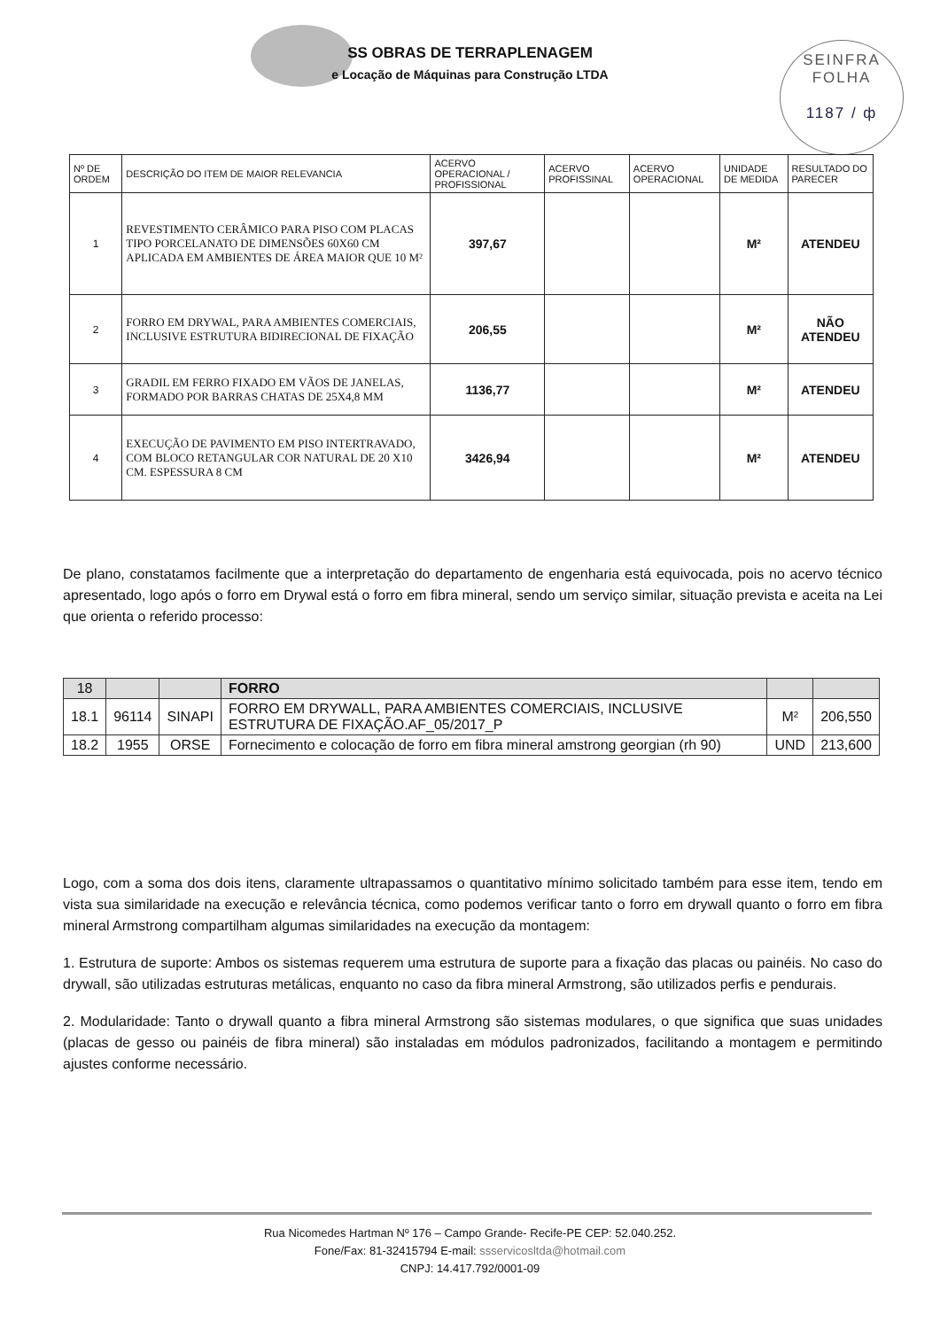SS OBRAS DE TERRAPLENAGEM
e Locação de Máquinas para Construção LTDA
SEINFRA
FOLHA
1187 / ф
| Nº DE ORDEM | DESCRIÇÃO DO ITEM DE MAIOR RELEVANCIA | ACERVO OPERACIONAL / PROFISSIONAL | ACERVO PROFISSINAL | ACERVO OPERACIONAL | UNIDADE DE MEDIDA | RESULTADO DO PARECER |
| --- | --- | --- | --- | --- | --- | --- |
| 1 | REVESTIMENTO CERÂMICO PARA PISO COM PLACAS TIPO PORCELANATO DE DIMENSÕES 60X60 CM APLICADA EM AMBIENTES DE ÁREA MAIOR QUE 10 M² | 397,67 | | | M² | ATENDEU |
| 2 | FORRO EM DRYWAL, PARA AMBIENTES COMERCIAIS, INCLUSIVE ESTRUTURA BIDIRECIONAL DE FIXAÇÃO | 206,55 | | | M² | NÃO ATENDEU |
| 3 | GRADIL EM FERRO FIXADO EM VÃOS DE JANELAS, FORMADO POR BARRAS CHATAS DE 25X4,8 MM | 1136,77 | | | M² | ATENDEU |
| 4 | EXECUÇÃO DE PAVIMENTO EM PISO INTERTRAVADO, COM BLOCO RETANGULAR COR NATURAL DE 20 X10 CM. ESPESSURA 8 CM | 3426,94 | | | M² | ATENDEU |
De plano, constatamos facilmente que a interpretação do departamento de engenharia está equivocada, pois no acervo técnico apresentado, logo após o forro em Drywal está o forro em fibra mineral, sendo um serviço similar, situação prevista e aceita na Lei que orienta o referido processo:
| 18 | | | FORRO | | |
| 18.1 | 96114 | SINAPI | FORRO EM DRYWALL, PARA AMBIENTES COMERCIAIS, INCLUSIVE ESTRUTURA DE FIXAÇÃO.AF_05/2017_P | M² | 206,550 |
| 18.2 | 1955 | ORSE | Fornecimento e colocação de forro em fibra mineral amstrong georgian (rh 90) | UND | 213,600 |
Logo, com a soma dos dois itens, claramente ultrapassamos o quantitativo mínimo solicitado também para esse item, tendo em vista sua similaridade na execução e relevância técnica, como podemos verificar tanto o forro em drywall quanto o forro em fibra mineral Armstrong compartilham algumas similaridades na execução da montagem:
1. Estrutura de suporte: Ambos os sistemas requerem uma estrutura de suporte para a fixação das placas ou painéis. No caso do drywall, são utilizadas estruturas metálicas, enquanto no caso da fibra mineral Armstrong, são utilizados perfis e pendurais.
2. Modularidade: Tanto o drywall quanto a fibra mineral Armstrong são sistemas modulares, o que significa que suas unidades (placas de gesso ou painéis de fibra mineral) são instaladas em módulos padronizados, facilitando a montagem e permitindo ajustes conforme necessário.
Rua Nicomedes Hartman Nº 176 – Campo Grande- Recife-PE CEP: 52.040.252.
Fone/Fax: 81-32415794 E-mail: ssservicosltda@hotmail.com
CNPJ: 14.417.792/0001-09